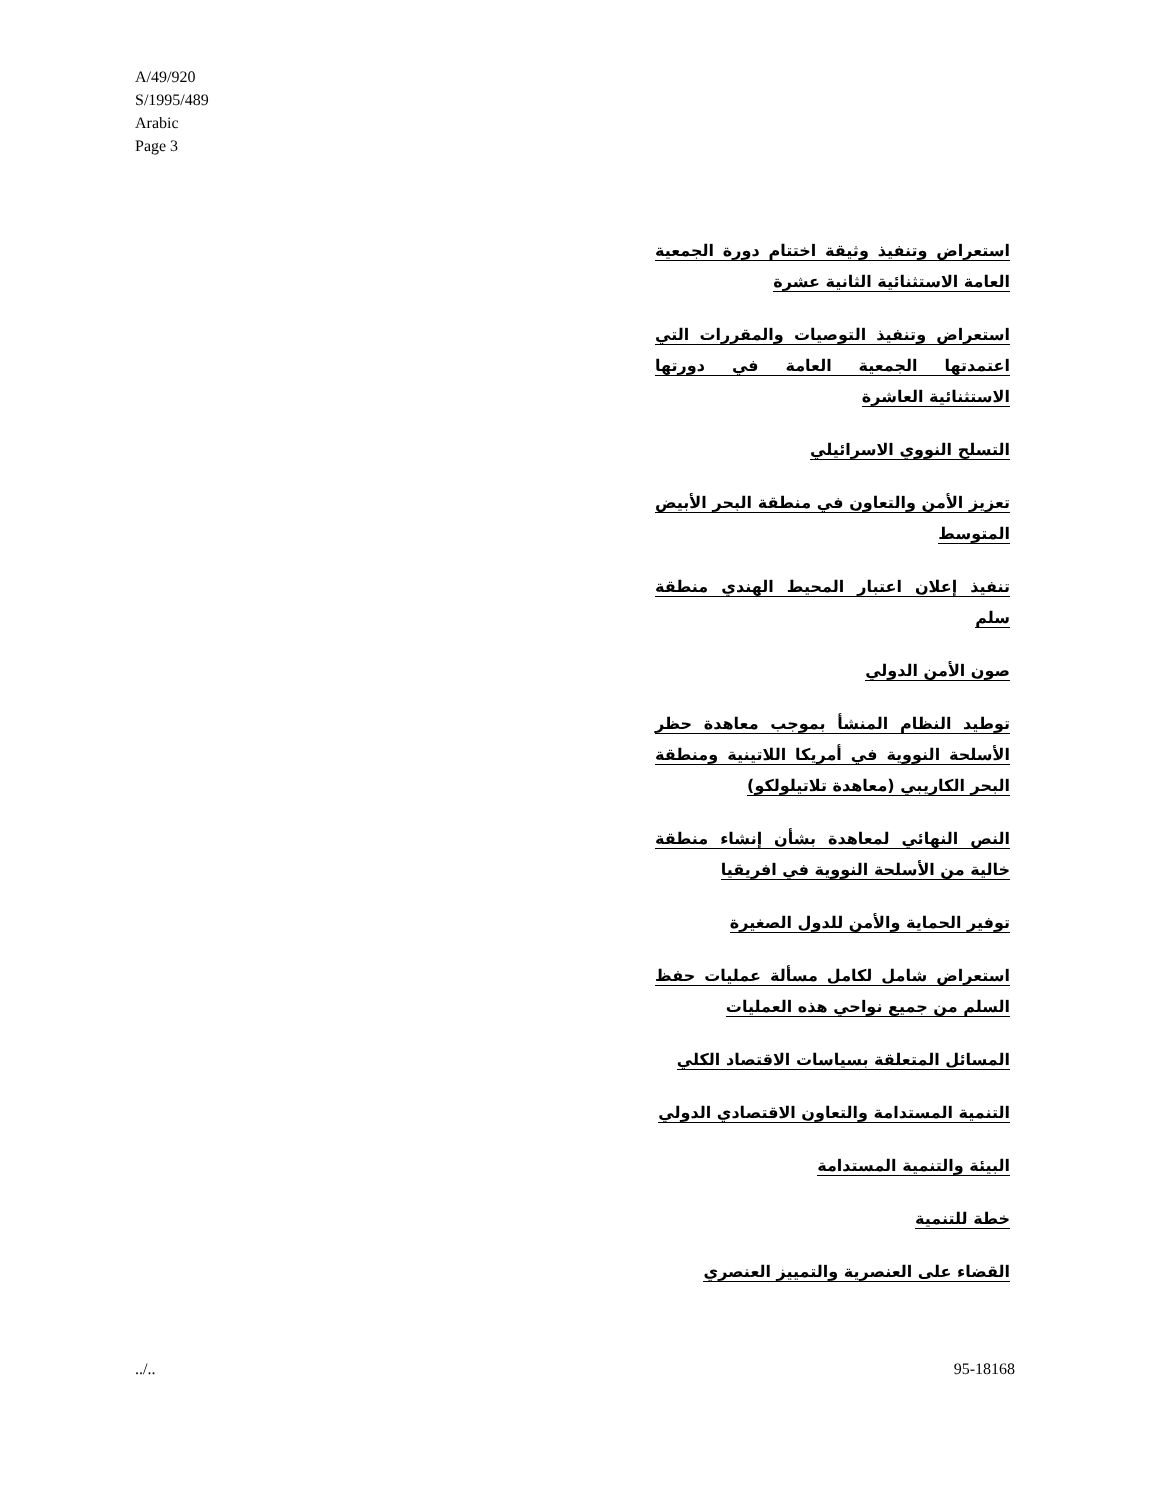A/49/920
S/1995/489
Arabic
Page 3
استعراض وتنفيذ وثيقة اختتام دورة الجمعية العامة الاستثنائية الثانية عشرة
استعراض وتنفيذ التوصيات والمقررات التي اعتمدتها الجمعية العامة في دورتها الاستثنائية العاشرة
التسلح النووي الاسرائيلي
تعزيز الأمن والتعاون في منطقة البحر الأبيض المتوسط
تنفيذ إعلان اعتبار المحيط الهندي منطقة سلم
صون الأمن الدولي
توطيد النظام المنشأ بموجب معاهدة حظر الأسلحة النووية في أمريكا اللاتينية ومنطقة البحر الكاريبي (معاهدة تلاتيلولكو)
النص النهائي لمعاهدة بشأن إنشاء منطقة خالية من الأسلحة النووية في افريقيا
توفير الحماية والأمن للدول الصغيرة
استعراض شامل لكامل مسألة عمليات حفظ السلم من جميع نواحي هذه العمليات
المسائل المتعلقة بسياسات الاقتصاد الكلي
التنمية المستدامة والتعاون الاقتصادي الدولي
البيئة والتنمية المستدامة
خطة للتنمية
القضاء على العنصرية والتمييز العنصري
../.. 95-18168